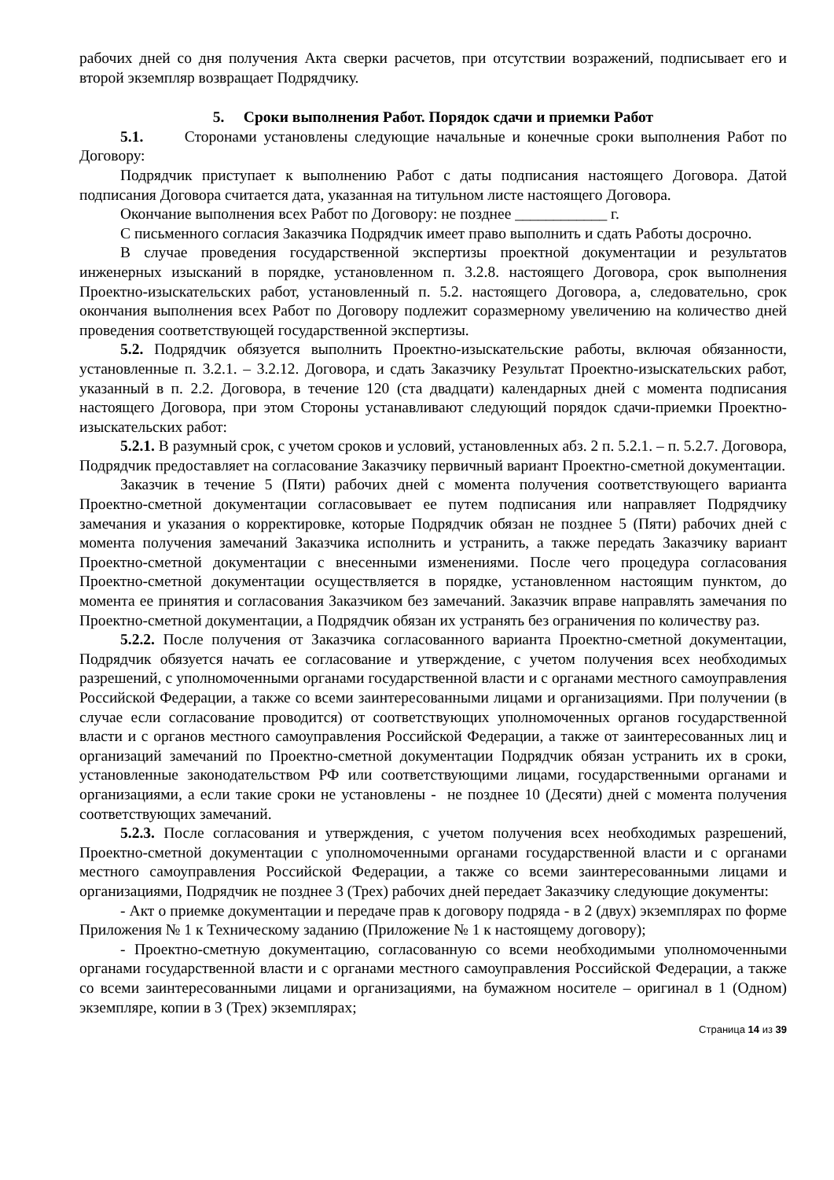рабочих дней со дня получения Акта сверки расчетов, при отсутствии возражений, подписывает его и второй экземпляр возвращает Подрядчику.
5. Сроки выполнения Работ. Порядок сдачи и приемки Работ
5.1. Сторонами установлены следующие начальные и конечные сроки выполнения Работ по Договору:
Подрядчик приступает к выполнению Работ с даты подписания настоящего Договора. Датой подписания Договора считается дата, указанная на титульном листе настоящего Договора.
Окончание выполнения всех Работ по Договору: не позднее ____________ г.
С письменного согласия Заказчика Подрядчик имеет право выполнить и сдать Работы досрочно.
В случае проведения государственной экспертизы проектной документации и результатов инженерных изысканий в порядке, установленном п. 3.2.8. настоящего Договора, срок выполнения Проектно-изыскательских работ, установленный п. 5.2. настоящего Договора, а, следовательно, срок окончания выполнения всех Работ по Договору подлежит соразмерному увеличению на количество дней проведения соответствующей государственной экспертизы.
5.2. Подрядчик обязуется выполнить Проектно-изыскательские работы, включая обязанности, установленные п. 3.2.1. – 3.2.12. Договора, и сдать Заказчику Результат Проектно-изыскательских работ, указанный в п. 2.2. Договора, в течение 120 (ста двадцати) календарных дней с момента подписания настоящего Договора, при этом Стороны устанавливают следующий порядок сдачи-приемки Проектно-изыскательских работ:
5.2.1. В разумный срок, с учетом сроков и условий, установленных абз. 2 п. 5.2.1. – п. 5.2.7. Договора, Подрядчик предоставляет на согласование Заказчику первичный вариант Проектно-сметной документации.
Заказчик в течение 5 (Пяти) рабочих дней с момента получения соответствующего варианта Проектно-сметной документации согласовывает ее путем подписания или направляет Подрядчику замечания и указания о корректировке, которые Подрядчик обязан не позднее 5 (Пяти) рабочих дней с момента получения замечаний Заказчика исполнить и устранить, а также передать Заказчику вариант Проектно-сметной документации с внесенными изменениями. После чего процедура согласования Проектно-сметной документации осуществляется в порядке, установленном настоящим пунктом, до момента ее принятия и согласования Заказчиком без замечаний. Заказчик вправе направлять замечания по Проектно-сметной документации, а Подрядчик обязан их устранять без ограничения по количеству раз.
5.2.2. После получения от Заказчика согласованного варианта Проектно-сметной документации, Подрядчик обязуется начать ее согласование и утверждение, с учетом получения всех необходимых разрешений, с уполномоченными органами государственной власти и с органами местного самоуправления Российской Федерации, а также со всеми заинтересованными лицами и организациями. При получении (в случае если согласование проводится) от соответствующих уполномоченных органов государственной власти и с органов местного самоуправления Российской Федерации, а также от заинтересованных лиц и организаций замечаний по Проектно-сметной документации Подрядчик обязан устранить их в сроки, установленные законодательством РФ или соответствующими лицами, государственными органами и организациями, а если такие сроки не установлены - не позднее 10 (Десяти) дней с момента получения соответствующих замечаний.
5.2.3. После согласования и утверждения, с учетом получения всех необходимых разрешений, Проектно-сметной документации с уполномоченными органами государственной власти и с органами местного самоуправления Российской Федерации, а также со всеми заинтересованными лицами и организациями, Подрядчик не позднее 3 (Трех) рабочих дней передает Заказчику следующие документы:
- Акт о приемке документации и передаче прав к договору подряда - в 2 (двух) экземплярах по форме Приложения № 1 к Техническому заданию (Приложение № 1 к настоящему договору);
- Проектно-сметную документацию, согласованную со всеми необходимыми уполномоченными органами государственной власти и с органами местного самоуправления Российской Федерации, а также со всеми заинтересованными лицами и организациями, на бумажном носителе – оригинал в 1 (Одном) экземпляре, копии в 3 (Трех) экземплярах;
Страница 14 из 39